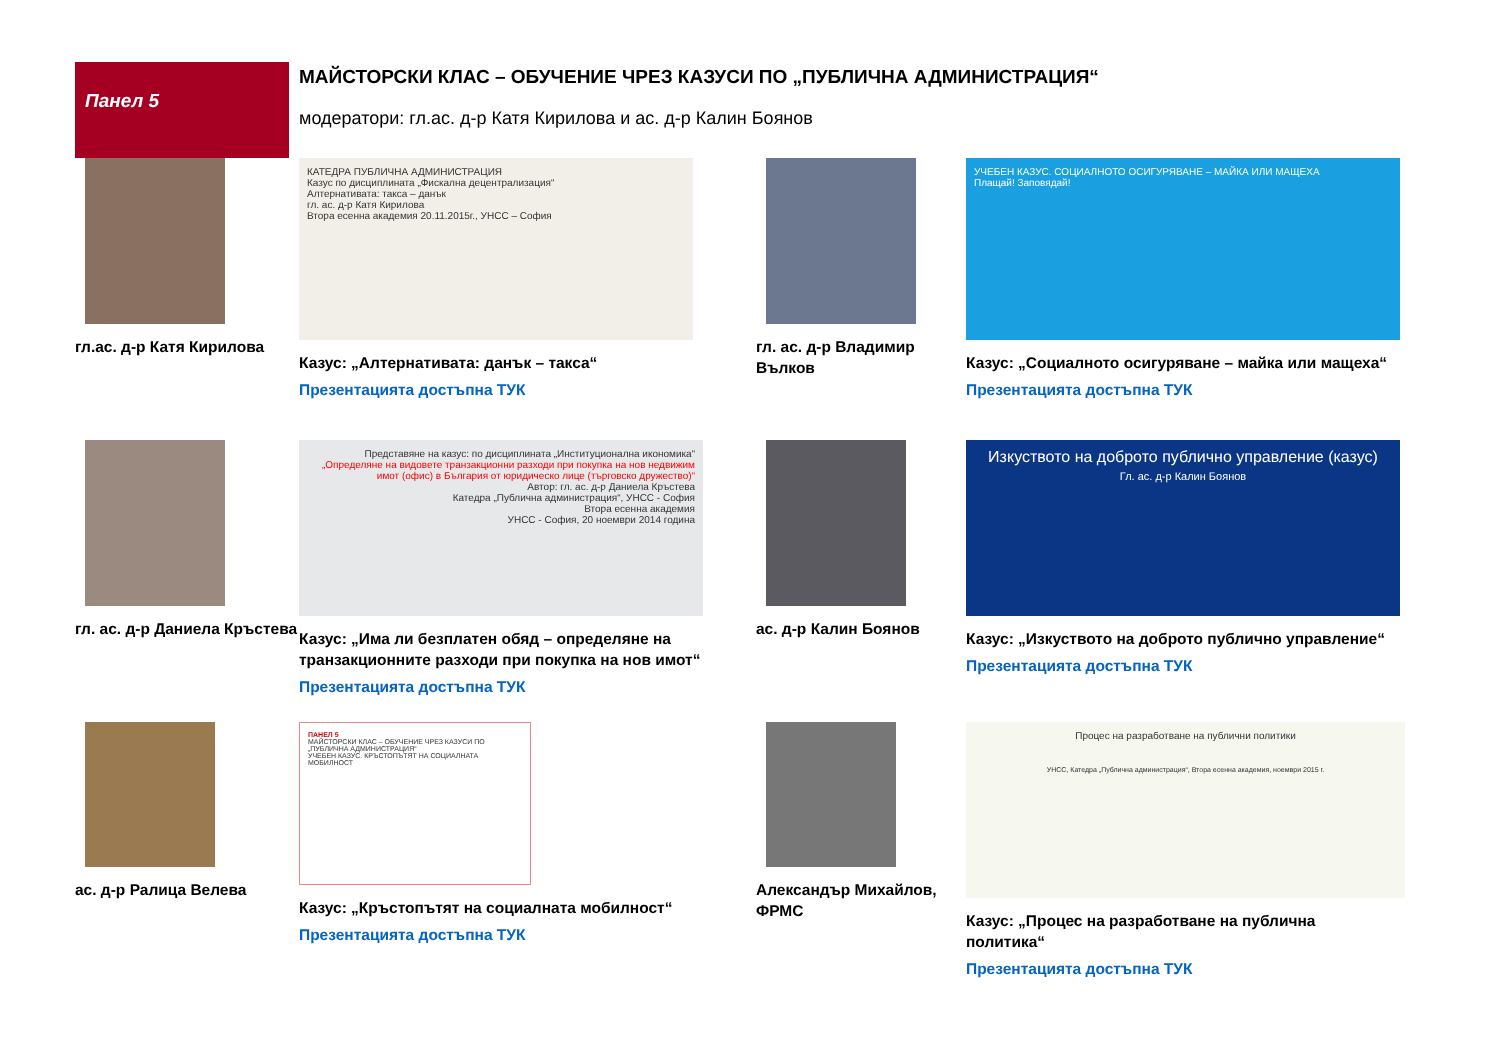Панел 5
МАЙСТОРСКИ КЛАС – ОБУЧЕНИЕ ЧРЕЗ КАЗУСИ ПО „ПУБЛИЧНА АДМИНИСТРАЦИЯ“
модератори: гл.ас. д-р Катя Кирилова и ас. д-р Калин Боянов
гл.ас. д-р Катя Кирилова
КАТЕДРА ПУБЛИЧНА АДМИНИСТРАЦИЯ
Казус по дисциплината „Фискална децентрализация“
Алтернативата: такса – данък
гл. ас. д-р Катя Кирилова
Втора есенна академия 20.11.2015г., УНСС – София
Казус: „Алтернативата: данък – такса“
Презентацията достъпна ТУК
гл. ас. д-р Владимир Вълков
УЧЕБЕН КАЗУС. СОЦИАЛНОТО ОСИГУРЯВАНЕ – МАЙКА ИЛИ МАЩЕХА
Плащай! Заповядай!
Казус: „Социалното осигуряване – майка или мащеха“
Презентацията достъпна ТУК
гл. ас. д-р Даниела Кръстева
Представяне на казус: по дисциплината „Институционална икономика“
„Определяне на видовете транзакционни разходи при покупка на нов недвижим имот (офис) в България от юридическо лице (търговско дружество)“
Автор: гл. ас. д-р Даниела Кръстева
Катедра „Публична администрация“, УНСС - София
Втора есенна академия
УНСС - София, 20 ноември 2014 година
Казус: „Има ли безплатен обяд – определяне на транзакционните разходи при покупка на нов имот“
Презентацията достъпна ТУК
ас. д-р Калин Боянов
Изкуството на доброто публично управление (казус)
Гл. ас. д-р Калин Боянов
Казус: „Изкуството на доброто публично управление“
Презентацията достъпна ТУК
ас. д-р Ралица Велева
ПАНЕЛ 5
МАЙСТОРСКИ КЛАС – ОБУЧЕНИЕ ЧРЕЗ КАЗУСИ ПО „ПУБЛИЧНА АДМИНИСТРАЦИЯ“
УЧЕБЕН КАЗУС. КРЪСТОПЪТЯТ НА СОЦИАЛНАТА МОБИЛНОСТ
Казус: „Кръстопътят на социалната мобилност“
Презентацията достъпна ТУК
Александър Михайлов, ФРМС
Процес на разработване на публични политики
УНСС, Катедра „Публична администрация“, Втора есенна академия, ноември 2015 г.
Казус: „Процес на разработване на публична политика“
Презентацията достъпна ТУК